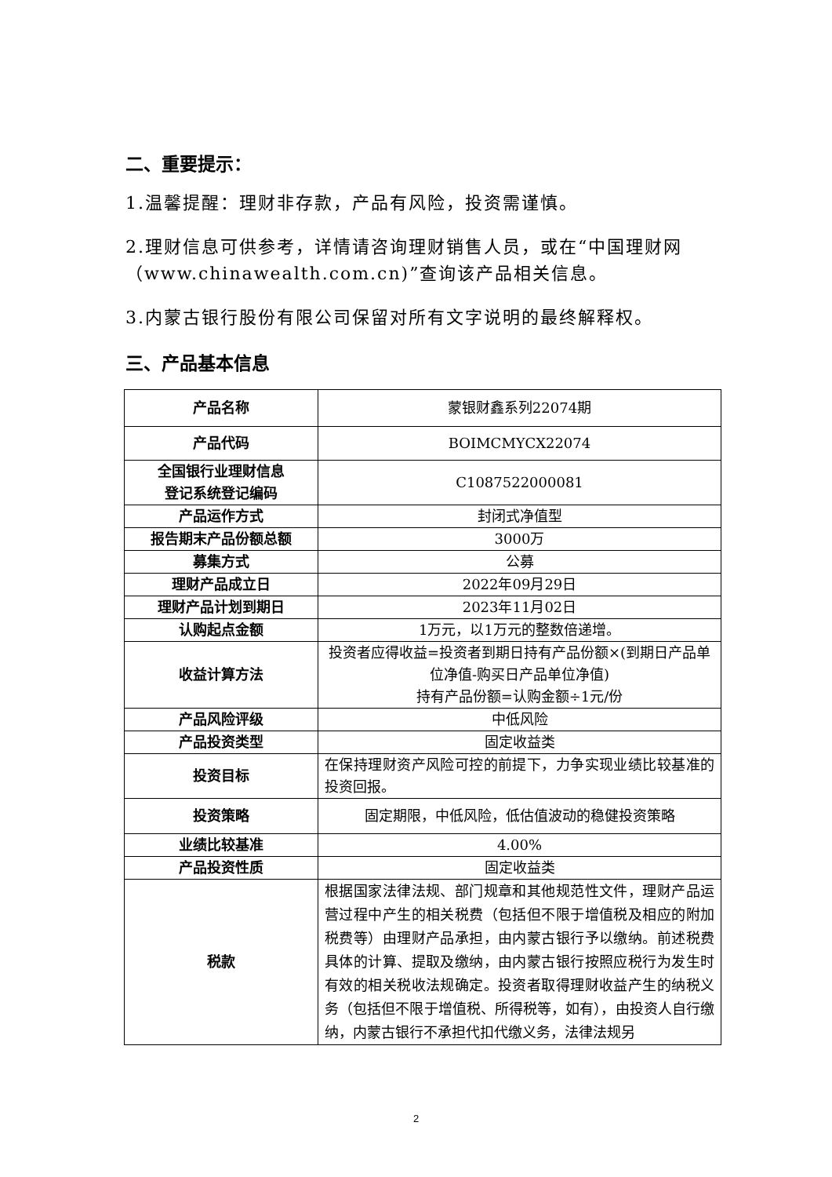二、重要提示：
1.温馨提醒：理财非存款，产品有风险，投资需谨慎。
2.理财信息可供参考，详情请咨询理财销售人员，或在“中国理财网（www.chinawealth.com.cn)”查询该产品相关信息。
3.内蒙古银行股份有限公司保留对所有文字说明的最终解释权。
三、产品基本信息
| 产品名称 | 蒙银财鑫系列22074期 |
| 产品代码 | BOIMCMYCX22074 |
| 全国银行业理财信息 登记系统登记编码 | C1087522000081 |
| 产品运作方式 | 封闭式净值型 |
| 报告期末产品份额总额 | 3000万 |
| 募集方式 | 公募 |
| 理财产品成立日 | 2022年09月29日 |
| 理财产品计划到期日 | 2023年11月02日 |
| 认购起点金额 | 1万元，以1万元的整数倍递增。 |
| 收益计算方法 | 投资者应得收益=投资者到期日持有产品份额×(到期日产品单位净值-购买日产品单位净值) 持有产品份额=认购金额÷1元/份 |
| 产品风险评级 | 中低风险 |
| 产品投资类型 | 固定收益类 |
| 投资目标 | 在保持理财资产风险可控的前提下，力争实现业绩比较基准的投资回报。 |
| 投资策略 | 固定期限，中低风险，低估值波动的稳健投资策略 |
| 业绩比较基准 | 4.00% |
| 产品投资性质 | 固定收益类 |
| 税款 | 根据国家法律法规、部门规章和其他规范性文件，理财产品运营过程中产生的相关税费（包括但不限于增值税及相应的附加税费等）由理财产品承担，由内蒙古银行予以缴纳。前述税费具体的计算、提取及缴纳，由内蒙古银行按照应税行为发生时有效的相关税收法规确定。投资者取得理财收益产生的纳税义务（包括但不限于增值税、所得税等，如有），由投资人自行缴纳，内蒙古银行不承担代扣代缴义务，法律法规另 |
2